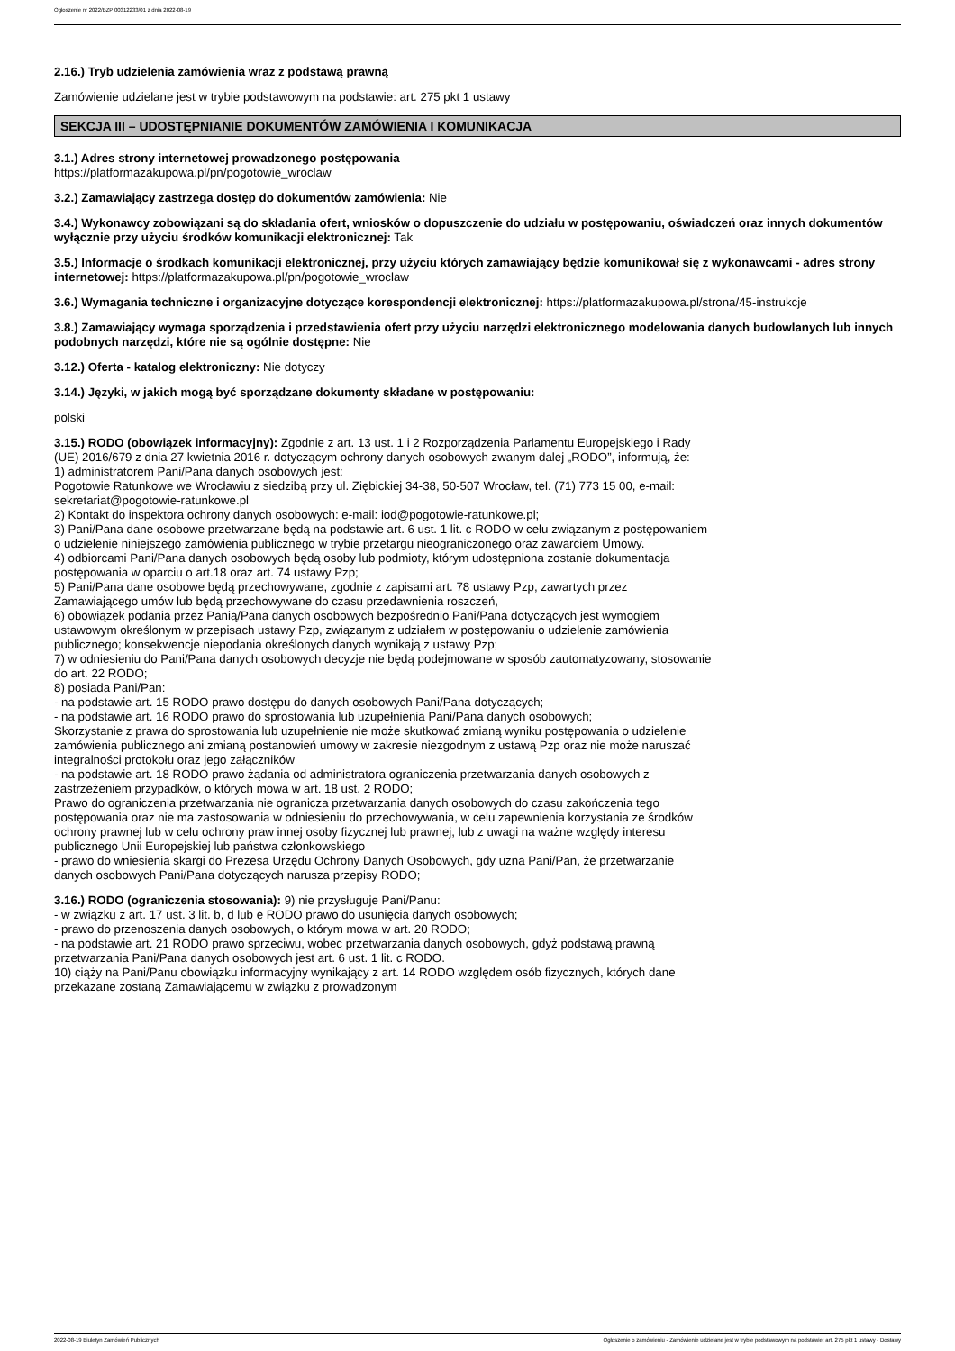Ogłoszenie nr 2022/BZP 00312233/01 z dnia 2022-08-19
2.16.) Tryb udzielenia zamówienia wraz z podstawą prawną
Zamówienie udzielane jest w trybie podstawowym na podstawie: art. 275 pkt 1 ustawy
SEKCJA III – UDOSTĘPNIANIE DOKUMENTÓW ZAMÓWIENIA I KOMUNIKACJA
3.1.) Adres strony internetowej prowadzonego postępowania
https://platformazakupowa.pl/pn/pogotowie_wroclaw
3.2.) Zamawiający zastrzega dostęp do dokumentów zamówienia: Nie
3.4.) Wykonawcy zobowiązani są do składania ofert, wniosków o dopuszczenie do udziału w postępowaniu, oświadczeń oraz innych dokumentów wyłącznie przy użyciu środków komunikacji elektronicznej: Tak
3.5.) Informacje o środkach komunikacji elektronicznej, przy użyciu których zamawiający będzie komunikował się z wykonawcami - adres strony internetowej: https://platformazakupowa.pl/pn/pogotowie_wroclaw
3.6.) Wymagania techniczne i organizacyjne dotyczące korespondencji elektronicznej: https://platformazakupowa.pl/strona/45-instrukcje
3.8.) Zamawiający wymaga sporządzenia i przedstawienia ofert przy użyciu narzędzi elektronicznego modelowania danych budowlanych lub innych podobnych narzędzi, które nie są ogólnie dostępne: Nie
3.12.) Oferta - katalog elektroniczny: Nie dotyczy
3.14.) Języki, w jakich mogą być sporządzane dokumenty składane w postępowaniu:
polski
3.15.) RODO (obowiązek informacyjny): Zgodnie z art. 13 ust. 1 i 2 Rozporządzenia Parlamentu Europejskiego i Rady (UE) 2016/679 z dnia 27 kwietnia 2016 r. dotyczącym ochrony danych osobowych zwanym dalej „RODO”, informują, że:
1) administratorem Pani/Pana danych osobowych jest:
Pogotowie Ratunkowe we Wrocławiu z siedzibą przy ul. Ziębickiej 34-38, 50-507 Wrocław, tel. (71) 773 15 00, e-mail: sekretariat@pogotowie-ratunkowe.pl
2) Kontakt do inspektora ochrony danych osobowych: e-mail: iod@pogotowie-ratunkowe.pl;
3) Pani/Pana dane osobowe przetwarzane będą na podstawie art. 6 ust. 1 lit. c RODO w celu związanym z postępowaniem o udzielenie niniejszego zamówienia publicznego w trybie przetargu nieograniczonego oraz zawarciem Umowy.
4) odbiorcami Pani/Pana danych osobowych będą osoby lub podmioty, którym udostępniona zostanie dokumentacja postępowania w oparciu o art.18 oraz art. 74 ustawy Pzp;
5) Pani/Pana dane osobowe będą przechowywane, zgodnie z zapisami art. 78 ustawy Pzp, zawartych przez Zamawiającego umów lub będą przechowywane do czasu przedawnienia roszczeń,
6) obowiązek podania przez Panią/Pana danych osobowych bezpośrednio Pani/Pana dotyczących jest wymogiem ustawowym określonym w przepisach ustawy Pzp, związanym z udziałem w postępowaniu o udzielenie zamówienia publicznego; konsekwencje niepodania określonych danych wynikają z ustawy Pzp;
7) w odniesieniu do Pani/Pana danych osobowych decyzje nie będą podejmowane w sposób zautomatyzowany, stosowanie do art. 22 RODO;
8) posiada Pani/Pan:
- na podstawie art. 15 RODO prawo dostępu do danych osobowych Pani/Pana dotyczących;
- na podstawie art. 16 RODO prawo do sprostowania lub uzupełnienia Pani/Pana danych osobowych;
Skorzystanie z prawa do sprostowania lub uzupełnienie nie może skutkować zmianą wyniku postępowania o udzielenie zamówienia publicznego ani zmianą postanowień umowy w zakresie niezgodnym z ustawą Pzp oraz nie może naruszać integralności protokołu oraz jego załączników
- na podstawie art. 18 RODO prawo żądania od administratora ograniczenia przetwarzania danych osobowych z zastrzeżeniem przypadków, o których mowa w art. 18 ust. 2 RODO;
Prawo do ograniczenia przetwarzania nie ogranicza przetwarzania danych osobowych do czasu zakończenia tego postępowania oraz nie ma zastosowania w odniesieniu do przechowywania, w celu zapewnienia korzystania ze środków ochrony prawnej lub w celu ochrony praw innej osoby fizycznej lub prawnej, lub z uwagi na ważne względy interesu publicznego Unii Europejskiej lub państwa członkowskiego
- prawo do wniesienia skargi do Prezesa Urzędu Ochrony Danych Osobowych, gdy uzna Pani/Pan, że przetwarzanie danych osobowych Pani/Pana dotyczących narusza przepisy RODO;
3.16.) RODO (ograniczenia stosowania): 9) nie przysługuje Pani/Panu:
- w związku z art. 17 ust. 3 lit. b, d lub e RODO prawo do usunięcia danych osobowych;
- prawo do przenoszenia danych osobowych, o którym mowa w art. 20 RODO;
- na podstawie art. 21 RODO prawo sprzeciwu, wobec przetwarzania danych osobowych, gdyż podstawą prawną przetwarzania Pani/Pana danych osobowych jest art. 6 ust. 1 lit. c RODO.
10) ciąży na Pani/Panu obowiązku informacyjny wynikający z art. 14 RODO względem osób fizycznych, których dane przekazane zostaną Zamawiającemu w związku z prowadzonym
2022-08-19 Biuletyn Zamówień Publicznych Ogłoszenie o zamówieniu - Zamówienie udzielane jest w trybie podstawowym na podstawie: art. 275 pkt 1 ustawy - Dostawy